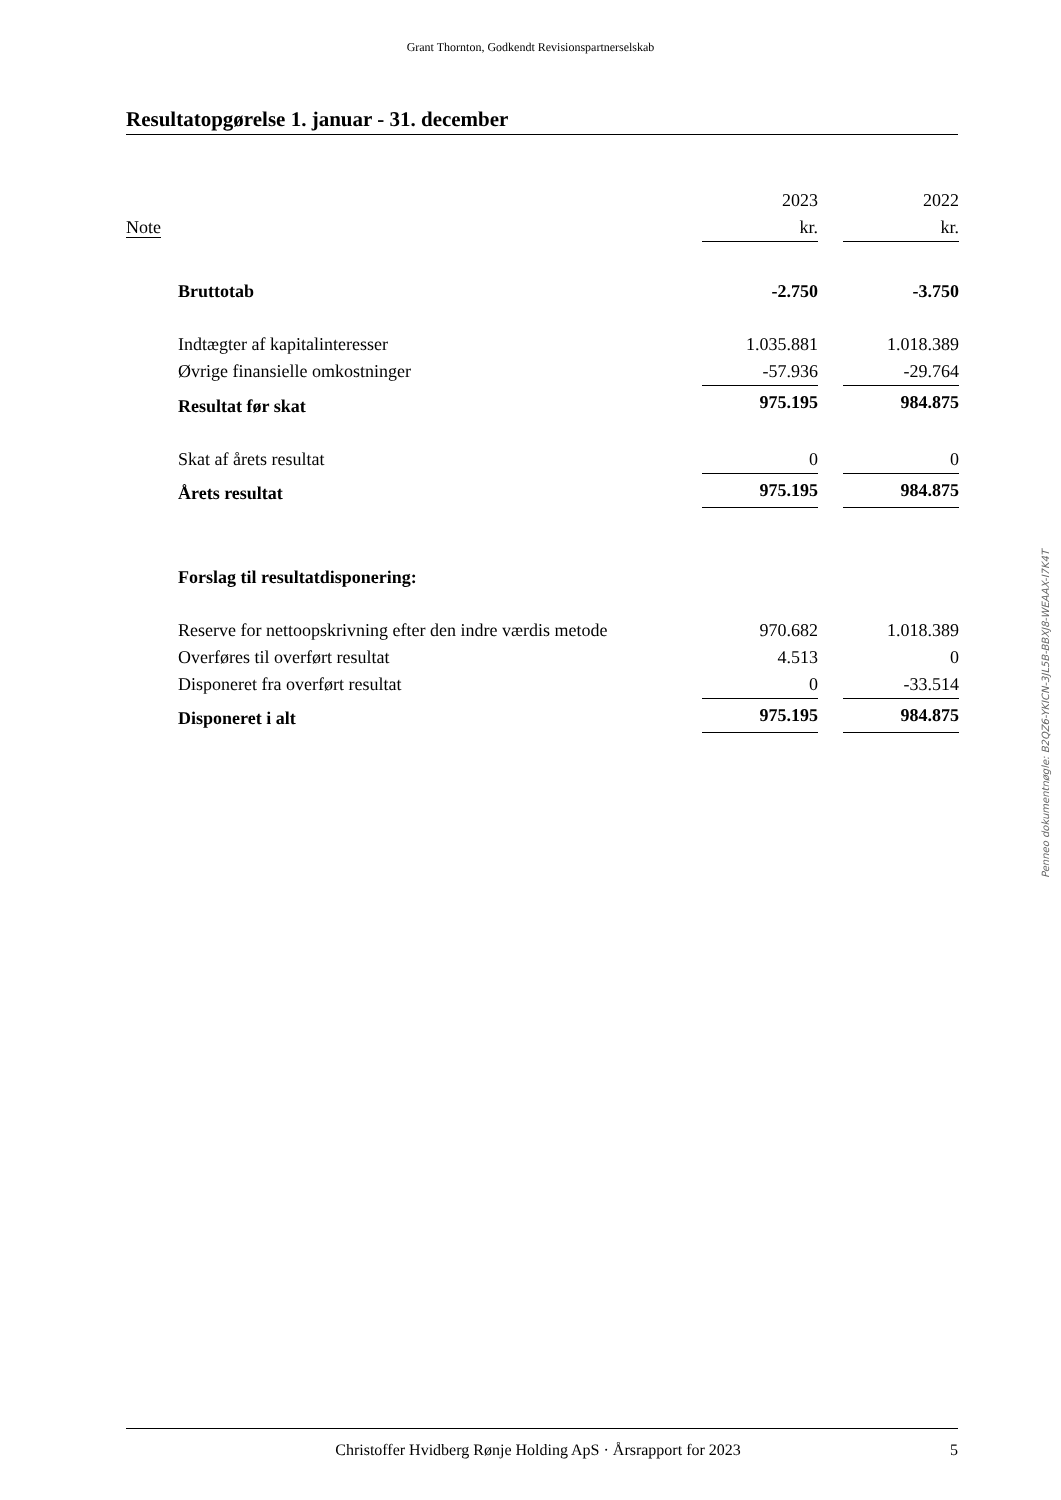Grant Thornton, Godkendt Revisionspartnerselskab
Resultatopgørelse 1. januar - 31. december
| | | 2023 | | 2022 |
| Note | | kr. | | kr. |
| | Bruttotab | -2.750 | | -3.750 |
| | Indtægter af kapitalinteresser | 1.035.881 | | 1.018.389 |
| | Øvrige finansielle omkostninger | -57.936 | | -29.764 |
| | Resultat før skat | 975.195 | | 984.875 |
| | Skat af årets resultat | 0 | | 0 |
| | Årets resultat | 975.195 | | 984.875 |
| | Forslag til resultatdisponering: | | | |
| | Reserve for nettoopskrivning efter den indre værdis metode | 970.682 | | 1.018.389 |
| | Overføres til overført resultat | 4.513 | | 0 |
| | Disponeret fra overført resultat | 0 | | -33.514 |
| | Disponeret i alt | 975.195 | | 984.875 |
Penneo dokumentnøgle: B2QZ6-YKICN-3JL5B-BBXJ8-WEAAX-I7K4T
Christoffer Hvidberg Rønje Holding ApS · Årsrapport for 2023 5